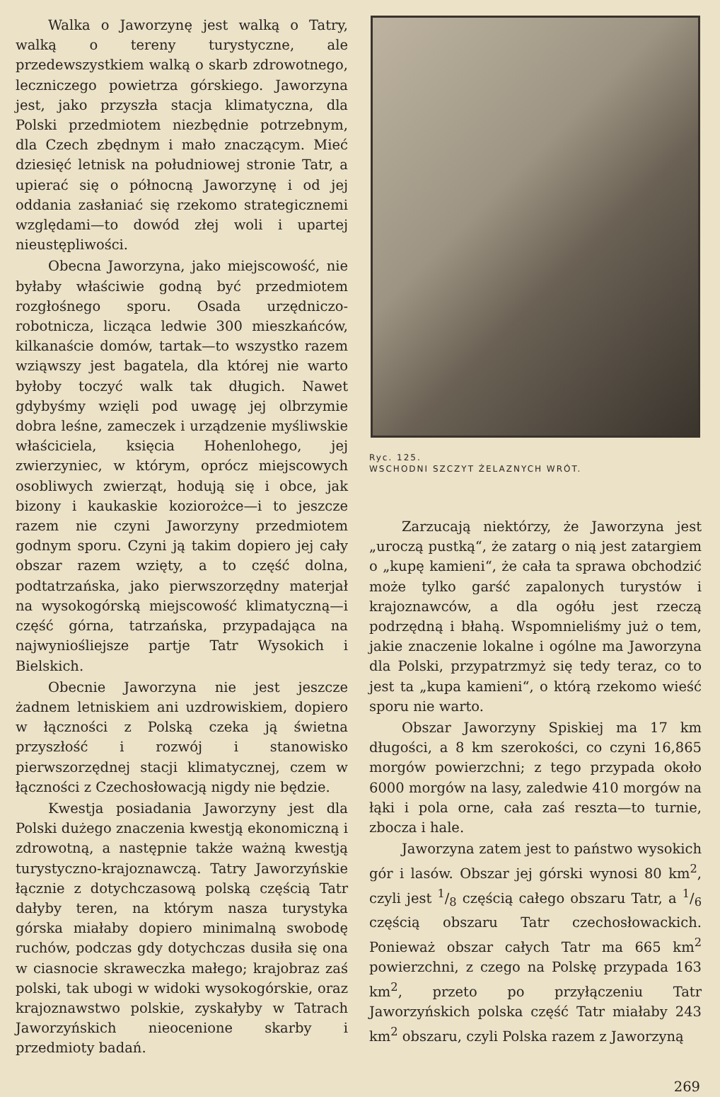Walka o Jaworzynę jest walką o Tatry, walką o tereny turystyczne, ale przedewszystkiem walką o skarb zdrowotnego, leczniczego powietrza górskiego. Jaworzyna jest, jako przyszła stacja klimatyczna, dla Polski przedmiotem niezbędnie potrzebnym, dla Czech zbędnym i mało znaczącym. Mieć dziesięć letnisk na południowej stronie Tatr, a upierać się o północną Jaworzynę i od jej oddania zasłaniać się rzekomo strategicznemi względami—to dowód złej woli i upartej nieustępliwości.
Obecna Jaworzyna, jako miejscowość, nie byłaby właściwie godną być przedmiotem rozgłośnego sporu. Osada urzędniczo-robotnicza, licząca ledwie 300 mieszkańców, kilkanaście domów, tartak—to wszystko razem wziąwszy jest bagatela, dla której nie warto byłoby toczyć walk tak długich. Nawet gdybyśmy wzięli pod uwagę jej olbrzymie dobra leśne, zameczek i urządzenie myśliwskie właściciela, księcia Hohenlohego, jej zwierzyniec, w którym, oprócz miejscowych osobliwych zwierząt, hodują się i obce, jak bizony i kaukaskie koziorożce—i to jeszcze razem nie czyni Jaworzyny przedmiotem godnym sporu. Czyni ją takim dopiero jej cały obszar razem wzięty, a to część dolna, podtatrzańska, jako pierwszorzędny materjał na wysokogórską miejscowość klimatyczną—i część górna, tatrzańska, przypadająca na najwyniośliejsze partje Tatr Wysokich i Bielskich.
Obecnie Jaworzyna nie jest jeszcze żadnem letniskiem ani uzdrowiskiem, dopiero w łączności z Polską czeka ją świetna przyszłość i rozwój i stanowisko pierwszorzędnej stacji klimatycznej, czem w łączności z Czechosłowacją nigdy nie będzie.
Kwestja posiadania Jaworzyny jest dla Polski dużego znaczenia kwestją ekonomiczną i zdrowotną, a następnie także ważną kwestją turystyczno-krajoznawczą. Tatry Jaworzyńskie łącznie z dotychczasową polską częścią Tatr dałyby teren, na którym nasza turystyka górska miałaby dopiero minimalną swobodę ruchów, podczas gdy dotychczas dusiła się ona w ciasnocie skraweczka małego; krajobraz zaś polski, tak ubogi w widoki wysokogórskie, oraz krajoznawstwo polskie, zyskałyby w Tatrach Jaworzyńskich nieocenione skarby i przedmioty badań.
Ryc. 125.
WSCHODNI SZCZYT ŻELAZNYCH WRÓT.
Zarzucają niektórzy, że Jaworzyna jest „uroczą pustką“, że zatarg o nią jest zatargiem o „kupę kamieni“, że cała ta sprawa obchodzić może tylko garść zapalonych turystów i krajoznawców, a dla ogółu jest rzeczą podrzędną i błahą. Wspomnieliśmy już o tem, jakie znaczenie lokalne i ogólne ma Jaworzyna dla Polski, przypatrzmyż się tedy teraz, co to jest ta „kupa kamieni“, o którą rzekomo wieść sporu nie warto.
Obszar Jaworzyny Spiskiej ma 17 km długości, a 8 km szerokości, co czyni 16,865 morgów powierzchni; z tego przypada około 6000 morgów na lasy, zaledwie 410 morgów na łąki i pola orne, cała zaś reszta—to turnie, zbocza i hale.
Jaworzyna zatem jest to państwo wysokich gór i lasów. Obszar jej górski wynosi 80 km<sup>2</sup>, czyli jest 1/8 częścią całego obszaru Tatr, a 1/6 częścią obszaru Tatr czechosłowackich. Ponieważ obszar całych Tatr ma 665 km<sup>2</sup> powierzchni, z czego na Polskę przypada 163 km<sup>2</sup>, przeto po przyłączeniu Tatr Jaworzyńskich polska część Tatr miałaby 243 km<sup>2</sup> obszaru, czyli Polska razem z Jaworzyną
269